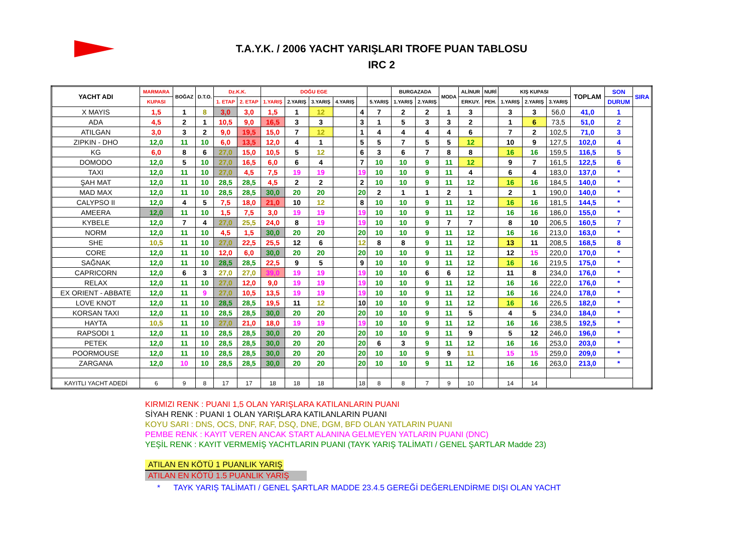T.A.Y.K. / 2006 YACHT YARIŞLARI TROFE PUAN TABLOSU
IRC 2
| YACHT ADI | MARMARA | BOĞAZ | D.T.O. | Dz.K.K. | | DOĞU EGE | | | | | | BURGAZADA | | MODA | ALİNUR | NURİ | KIŞ KUPASI | | | TOPLAM | SON | SIRA |
| --- | --- | --- | --- | --- | --- | --- | --- | --- | --- | --- | --- | --- | --- | --- | --- | --- | --- | --- | --- | --- | --- | --- |
| | KUPASI | | | 1. ETAP | 2. ETAP | 1.YARIŞ | 2.YARIŞ | 3.YARIŞ | 4.YARIŞ | | 5.YARIŞ | 1.YARIŞ | 2.YARIŞ | | ERKUY. | PEH. | 1.YARIŞ | 2.YARIŞ | 3.YARIŞ | | DURUM | |
| X MAYIS | 1,5 | 1 | 8 | 3,0 | 3,0 | 1,5 | 1 | 12 | | 4 | 7 | 2 | 2 | 1 | 3 | | 3 | 3 | 56,0 | 41,0 | 1 | |
| ADA | 4,5 | 2 | 1 | 10,5 | 9,0 | 16,5 | 3 | 3 | | 3 | 1 | 5 | 3 | 3 | 2 | | 1 | 6 | 73,5 | 51,0 | 2 | |
| ATILGAN | 3,0 | 3 | 2 | 9,0 | 19,5 | 15,0 | 7 | 12 | | 1 | 4 | 4 | 4 | 4 | 6 | | 7 | 2 | 102,5 | 71,0 | 3 | |
| ZIPKIN - DHO | 12,0 | 11 | 10 | 6,0 | 13,5 | 12,0 | 4 | 1 | | 5 | 5 | 7 | 5 | 5 | 12 | | 10 | 9 | 127,5 | 102,0 | 4 | |
| KG | 6,0 | 8 | 6 | 27,0 | 15,0 | 10,5 | 5 | 12 | | 6 | 3 | 6 | 7 | 8 | 8 | | 16 | 16 | 159,5 | 116,5 | 5 | |
| DOMODO | 12,0 | 5 | 10 | 27,0 | 16,5 | 6,0 | 6 | 4 | | 7 | 10 | 10 | 9 | 11 | 12 | | 9 | 7 | 161,5 | 122,5 | 6 | |
| TAXI | 12,0 | 11 | 10 | 27,0 | 4,5 | 7,5 | 19 | 19 | | 19 | 10 | 10 | 9 | 11 | 4 | | 6 | 4 | 183,0 | 137,0 | * | |
| ŞAH MAT | 12,0 | 11 | 10 | 28,5 | 28,5 | 4,5 | 2 | 2 | | 2 | 10 | 10 | 9 | 11 | 12 | | 16 | 16 | 184,5 | 140,0 | * | |
| MAD MAX | 12,0 | 11 | 10 | 28,5 | 28,5 | 30,0 | 20 | 20 | | 20 | 2 | 1 | 1 | 2 | 1 | | 2 | 1 | 190,0 | 140,0 | * | |
| CALYPSO II | 12,0 | 4 | 5 | 7,5 | 18,0 | 21,0 | 10 | 12 | | 8 | 10 | 10 | 9 | 11 | 12 | | 16 | 16 | 181,5 | 144,5 | * | |
| AMEERA | 12,0 | 11 | 10 | 1,5 | 7,5 | 3,0 | 19 | 19 | | 19 | 10 | 10 | 9 | 11 | 12 | | 16 | 16 | 186,0 | 155,0 | * | |
| KYBELE | 12,0 | 7 | 4 | 27,0 | 25,5 | 24,0 | 8 | 19 | | 19 | 10 | 10 | 9 | 7 | 7 | | 8 | 10 | 206,5 | 160,5 | 7 | |
| NORM | 12,0 | 11 | 10 | 4,5 | 1,5 | 30,0 | 20 | 20 | | 20 | 10 | 10 | 9 | 11 | 12 | | 16 | 16 | 213,0 | 163,0 | * | |
| SHE | 10,5 | 11 | 10 | 27,0 | 22,5 | 25,5 | 12 | 6 | | 12 | 8 | 8 | 9 | 11 | 12 | | 13 | 11 | 208,5 | 168,5 | 8 | |
| CORE | 12,0 | 11 | 10 | 12,0 | 6,0 | 30,0 | 20 | 20 | | 20 | 10 | 10 | 9 | 11 | 12 | | 12 | 15 | 220,0 | 170,0 | * | |
| SAĞNAK | 12,0 | 11 | 10 | 28,5 | 28,5 | 22,5 | 9 | 5 | | 9 | 10 | 10 | 9 | 11 | 12 | | 16 | 16 | 219,5 | 175,0 | * | |
| CAPRICORN | 12,0 | 6 | 3 | 27,0 | 27,0 | 39,0 | 19 | 19 | | 19 | 10 | 10 | 6 | 6 | 12 | | 11 | 8 | 234,0 | 176,0 | * | |
| RELAX | 12,0 | 11 | 10 | 27,0 | 12,0 | 9,0 | 19 | 19 | | 19 | 10 | 10 | 9 | 11 | 12 | | 16 | 16 | 222,0 | 176,0 | * | |
| EX ORIENT - ABBATE | 12,0 | 11 | 9 | 27,0 | 10,5 | 13,5 | 19 | 19 | | 19 | 10 | 10 | 9 | 11 | 12 | | 16 | 16 | 224,0 | 178,0 | * | |
| LOVE KNOT | 12,0 | 11 | 10 | 28,5 | 28,5 | 19,5 | 11 | 12 | | 10 | 10 | 10 | 9 | 11 | 12 | | 16 | 16 | 226,5 | 182,0 | * | |
| KORSAN TAXI | 12,0 | 11 | 10 | 28,5 | 28,5 | 30,0 | 20 | 20 | | 20 | 10 | 10 | 9 | 11 | 5 | | 4 | 5 | 234,0 | 184,0 | * | |
| HAYTA | 10,5 | 11 | 10 | 27,0 | 21,0 | 18,0 | 19 | 19 | | 19 | 10 | 10 | 9 | 11 | 12 | | 16 | 16 | 238,5 | 192,5 | * | |
| RAPSODI 1 | 12,0 | 11 | 10 | 28,5 | 28,5 | 30,0 | 20 | 20 | | 20 | 10 | 10 | 9 | 11 | 9 | | 5 | 12 | 246,0 | 196,0 | * | |
| PETEK | 12,0 | 11 | 10 | 28,5 | 28,5 | 30,0 | 20 | 20 | | 20 | 6 | 3 | 9 | 11 | 12 | | 16 | 16 | 253,0 | 203,0 | * | |
| POORMOUSE | 12,0 | 11 | 10 | 28,5 | 28,5 | 30,0 | 20 | 20 | | 20 | 10 | 10 | 9 | 9 | 11 | | 15 | 15 | 259,0 | 209,0 | * | |
| ZARGANA | 12,0 | 10 | 10 | 28,5 | 28,5 | 30,0 | 20 | 20 | | 20 | 10 | 10 | 9 | 11 | 12 | | 16 | 16 | 263,0 | 213,0 | * | |
| KAYITLI YACHT ADEDİ | 6 | 9 | 8 | 17 | 17 | 18 | 18 | 18 | | 18 | 8 | 8 | 7 | 9 | 10 | | 14 | 14 | | | | |
KIRMIZI RENK : PUANI 1,5 OLAN YARIŞLARA KATILANLARIN PUANI
SİYAH RENK : PUANI 1 OLAN YARIŞLARA KATILANLARIN PUANI
KOYU SARI : DNS, OCS, DNF, RAF, DSQ, DNE, DGM, BFD OLAN YATLARIN PUANI
PEMBE RENK : KAYIT VEREN ANCAK START ALANINA GELMEYEN YATLARIN PUANI (DNC)
YEŞİL RENK : KAYIT VERMEMİŞ YACHTLARIN PUANI (TAYK YARIŞ TALİMATI / GENEL ŞARTLAR Madde 23)
ATILAN EN KÖTÜ 1 PUANLIK YARIŞ
ATILAN EN KÖTÜ 1.5 PUANLIK YARIŞ
* TAYK YARIŞ TALİMATI / GENEL ŞARTLAR MADDE 23.4.5 GEREĞİ DEĞERLENDİRME DIŞI OLAN YACHT